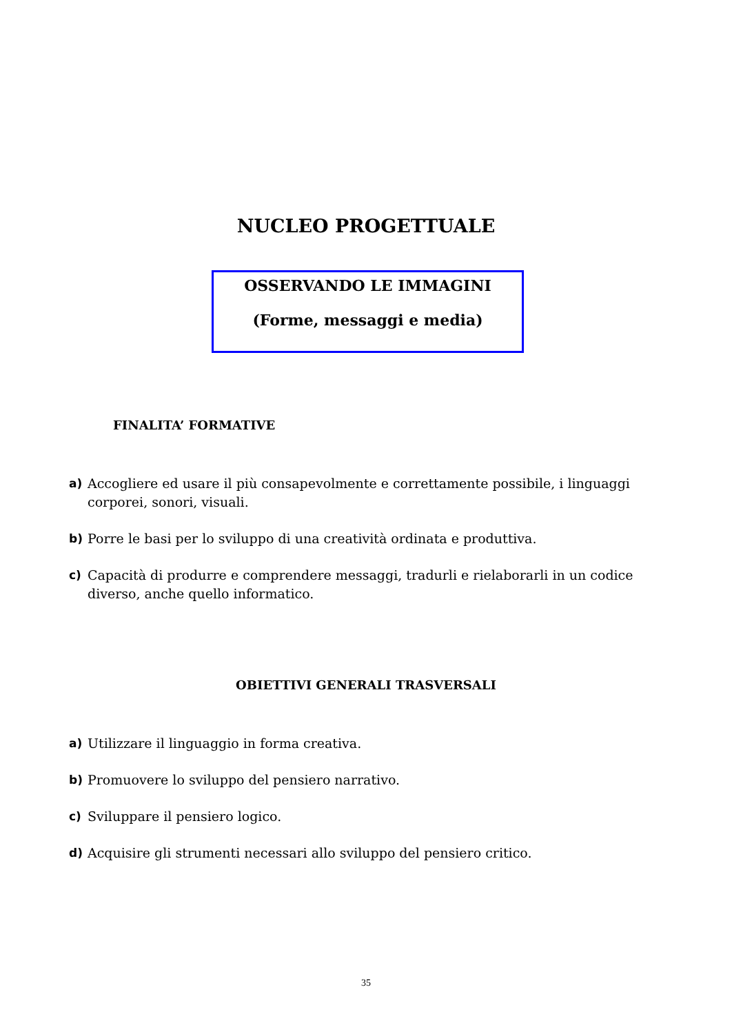NUCLEO PROGETTUALE
OSSERVANDO LE IMMAGINI
(Forme, messaggi e media)
FINALITA’ FORMATIVE
a) Accogliere ed usare il più consapevolmente e correttamente possibile, i linguaggi corporei, sonori, visuali.
b) Porre le basi per lo sviluppo di una creatività ordinata e produttiva.
c) Capacità di produrre e comprendere messaggi, tradurli e rielaborarli in un codice diverso, anche quello informatico.
OBIETTIVI GENERALI TRASVERSALI
a) Utilizzare il linguaggio in forma creativa.
b) Promuovere lo sviluppo del pensiero narrativo.
c) Sviluppare il pensiero logico.
d) Acquisire gli strumenti necessari allo sviluppo del pensiero critico.
35